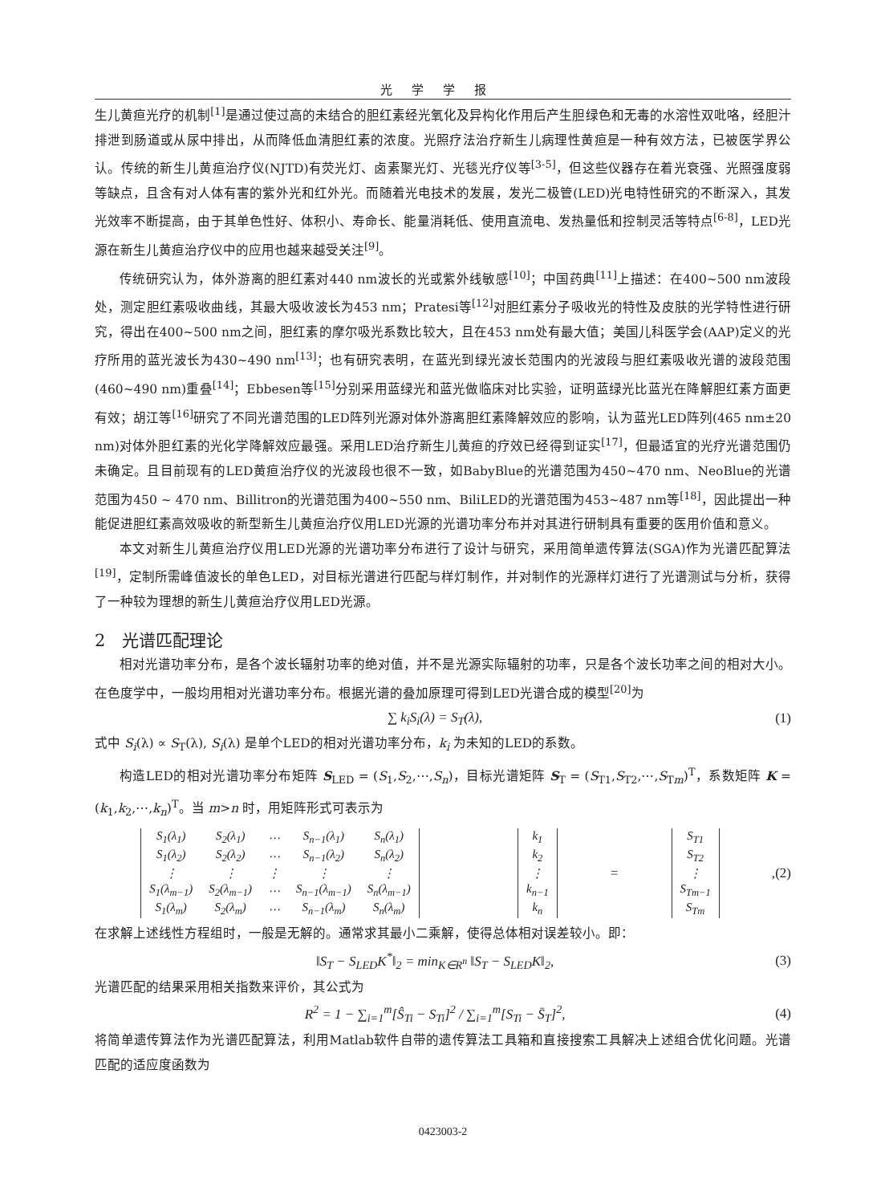光学学报
生儿黄疸光疗的机制<sup>[1]</sup>是通过使过高的未结合的胆红素经光氧化及异构化作用后产生胆绿色和无毒的水溶性双吡咯，经胆汁排泄到肠道或从尿中排出，从而降低血清胆红素的浓度。光照疗法治疗新生儿病理性黄疸是一种有效方法，已被医学界公认。传统的新生儿黄疸治疗仪(NJTD)有荧光灯、卤素聚光灯、光毯光疗仪等<sup>[3-5]</sup>，但这些仪器存在着光衰强、光照强度弱等缺点，且含有对人体有害的紫外光和红外光。而随着光电技术的发展，发光二极管(LED)光电特性研究的不断深入，其发光效率不断提高，由于其单色性好、体积小、寿命长、能量消耗低、使用直流电、发热量低和控制灵活等特点<sup>[6-8]</sup>，LED光源在新生儿黄疸治疗仪中的应用也越来越受关注<sup>[9]</sup>。
传统研究认为，体外游离的胆红素对440 nm波长的光或紫外线敏感<sup>[10]</sup>；中国药典<sup>[11]</sup>上描述：在400~500 nm波段处，测定胆红素吸收曲线，其最大吸收波长为453 nm；Pratesi等<sup>[12]</sup>对胆红素分子吸收光的特性及皮肤的光学特性进行研究，得出在400~500 nm之间，胆红素的摩尔吸光系数比较大，且在453 nm处有最大值；美国儿科医学会(AAP)定义的光疗所用的蓝光波长为430~490 nm<sup>[13]</sup>；也有研究表明，在蓝光到绿光波长范围内的光波段与胆红素吸收光谱的波段范围(460~490 nm)重叠<sup>[14]</sup>；Ebbesen等<sup>[15]</sup>分别采用蓝绿光和蓝光做临床对比实验，证明蓝绿光比蓝光在降解胆红素方面更有效；胡江等<sup>[16]</sup>研究了不同光谱范围的LED阵列光源对体外游离胆红素降解效应的影响，认为蓝光LED阵列(465 nm±20 nm)对体外胆红素的光化学降解效应最强。采用LED治疗新生儿黄疸的疗效已经得到证实<sup>[17]</sup>，但最适宜的光疗光谱范围仍未确定。且目前现有的LED黄疸治疗仪的光波段也很不一致，如BabyBlue的光谱范围为450~470 nm、NeoBlue的光谱范围为450 ~ 470 nm、Billitron的光谱范围为400~550 nm、BiliLED的光谱范围为453~487 nm等<sup>[18]</sup>，因此提出一种能促进胆红素高效吸收的新型新生儿黄疸治疗仪用LED光源的光谱功率分布并对其进行研制具有重要的医用价值和意义。
本文对新生儿黄疸治疗仪用LED光源的光谱功率分布进行了设计与研究，采用简单遗传算法(SGA)作为光谱匹配算法<sup>[19]</sup>，定制所需峰值波长的单色LED，对目标光谱进行匹配与样灯制作，并对制作的光源样灯进行了光谱测试与分析，获得了一种较为理想的新生儿黄疸治疗仪用LED光源。
2　光谱匹配理论
相对光谱功率分布，是各个波长辐射功率的绝对值，并不是光源实际辐射的功率，只是各个波长功率之间的相对大小。在色度学中，一般均用相对光谱功率分布。根据光谱的叠加原理可得到LED光谱合成的模型<sup>[20]</sup>为
∑ k<sub>i</sub>S<sub>i</sub>(λ) = S<sub>T</sub>(λ), (1)
式中 S<sub>i</sub>(λ) ∝ S<sub>T</sub>(λ), S<sub>i</sub>(λ) 是单个LED的相对光谱功率分布，k<sub>i</sub> 为未知的LED的系数。
构造LED的相对光谱功率分布矩阵 S<sub>LED</sub> = (S<sub>1</sub>,S<sub>2</sub>,⋯,S<sub>n</sub>)，目标光谱矩阵 S<sub>T</sub> = (S<sub>T1</sub>,S<sub>T2</sub>,⋯,S<sub>Tm</sub>)<sup>T</sup>，系数矩阵 K = (k<sub>1</sub>,k<sub>2</sub>,⋯,k<sub>n</sub>)<sup>T</sup>。当 m>n 时，用矩阵形式可表示为
| S<sub>1</sub>(λ<sub>1</sub>) | S<sub>2</sub>(λ<sub>1</sub>) | ⋯ | S<sub>n−1</sub>(λ<sub>1</sub>) | S<sub>n</sub>(λ<sub>1</sub>) |
| S<sub>1</sub>(λ<sub>2</sub>) | S<sub>2</sub>(λ<sub>2</sub>) | ⋯ | S<sub>n−1</sub>(λ<sub>2</sub>) | S<sub>n</sub>(λ<sub>2</sub>) |
| ⋮ | ⋮ | ⋮ | ⋮ | ⋮ |
| S<sub>1</sub>(λ<sub>m−1</sub>) | S<sub>2</sub>(λ<sub>m−1</sub>) | ⋯ | S<sub>n−1</sub>(λ<sub>m−1</sub>) | S<sub>n</sub>(λ<sub>m−1</sub>) |
| S<sub>1</sub>(λ<sub>m</sub>) | S<sub>2</sub>(λ<sub>m</sub>) | ⋯ | S<sub>n−1</sub>(λ<sub>m</sub>) | S<sub>n</sub>(λ<sub>m</sub>) |
| k<sub>1</sub> |
| k<sub>2</sub> |
| ⋮ |
| k<sub>n−1</sub> |
| k<sub>n</sub> |
=
| S<sub>T1</sub> |
| S<sub>T2</sub> |
| ⋮ |
| S<sub>Tm−1</sub> |
| S<sub>Tm</sub> |
, (2)
在求解上述线性方程组时，一般是无解的。通常求其最小二乘解，使得总体相对误差较小。即：
‖S<sub>T</sub> − S<sub>LED</sub>K<sup>*</sup>‖<sub>2</sub> = min<sub>K∈R<sup>n</sup></sub> ‖S<sub>T</sub> − S<sub>LED</sub>K‖<sub>2</sub>, (3)
光谱匹配的结果采用相关指数来评价，其公式为
R<sup>2</sup> = 1 − ∑<sub>i=1</sub><sup>m</sup>[Ŝ<sub>Ti</sub> − S<sub>Ti</sub>]<sup>2</sup> / ∑<sub>i=1</sub><sup>m</sup>[S<sub>Ti</sub> − S̄<sub>T</sub>]<sup>2</sup>, (4)
将简单遗传算法作为光谱匹配算法，利用Matlab软件自带的遗传算法工具箱和直接搜索工具解决上述组合优化问题。光谱匹配的适应度函数为
0423003-2